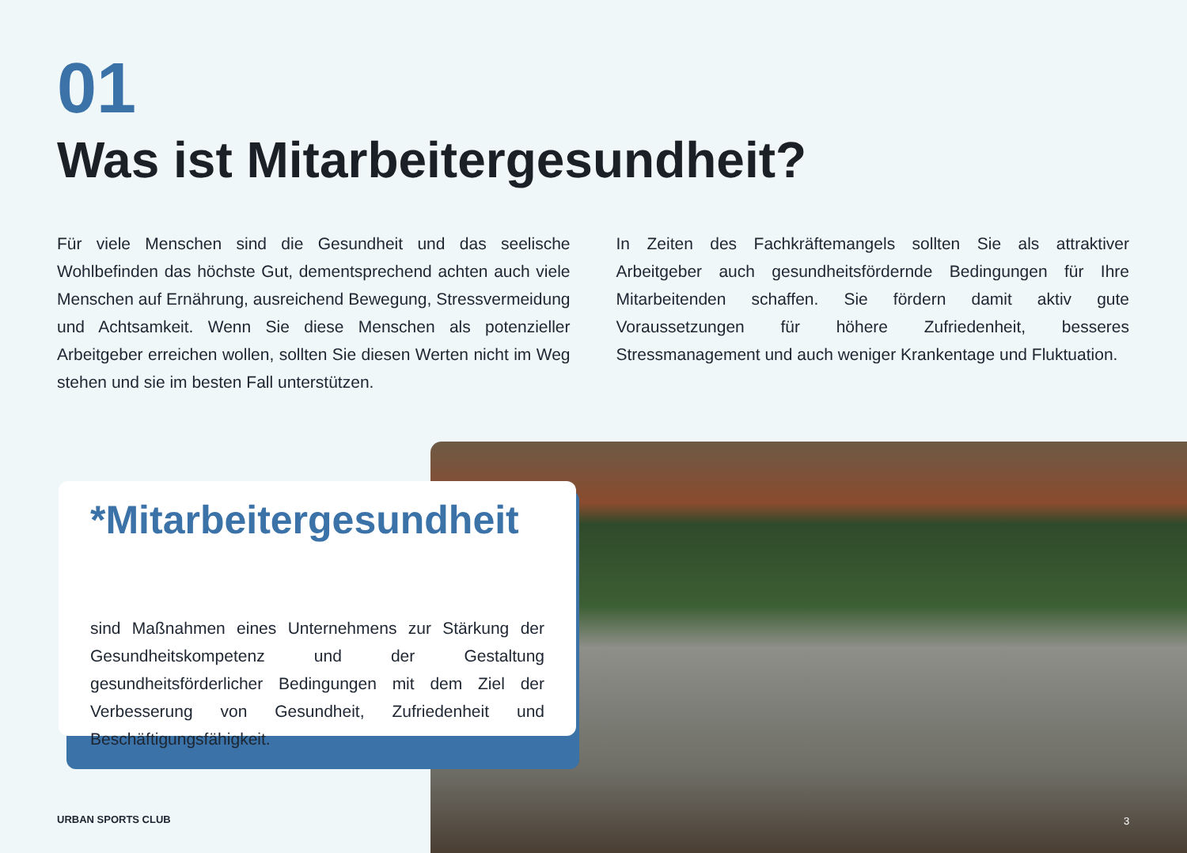01
Was ist Mitarbeitergesundheit?
Für viele Menschen sind die Gesundheit und das seelische Wohlbefinden das höchste Gut, dementsprechend achten auch viele Menschen auf Ernährung, ausreichend Bewegung, Stressvermeidung und Achtsamkeit. Wenn Sie diese Menschen als potenzieller Arbeitgeber erreichen wollen, sollten Sie diesen Werten nicht im Weg stehen und sie im besten Fall unterstützen.
In Zeiten des Fachkräftemangels sollten Sie als attraktiver Arbeitgeber auch gesundheitsfördernde Bedingungen für Ihre Mitarbeitenden schaffen. Sie fördern damit aktiv gute Voraussetzungen für höhere Zufriedenheit, besseres Stressmanagement und auch weniger Krankentage und Fluktuation.
*Mitarbeitergesundheit
sind Maßnahmen eines Unternehmens zur Stärkung der Gesundheitskompetenz und der Gestaltung gesundheitsförderlicher Bedingungen mit dem Ziel der Verbesserung von Gesundheit, Zufriedenheit und Beschäftigungsfähigkeit.
URBAN SPORTS CLUB 3